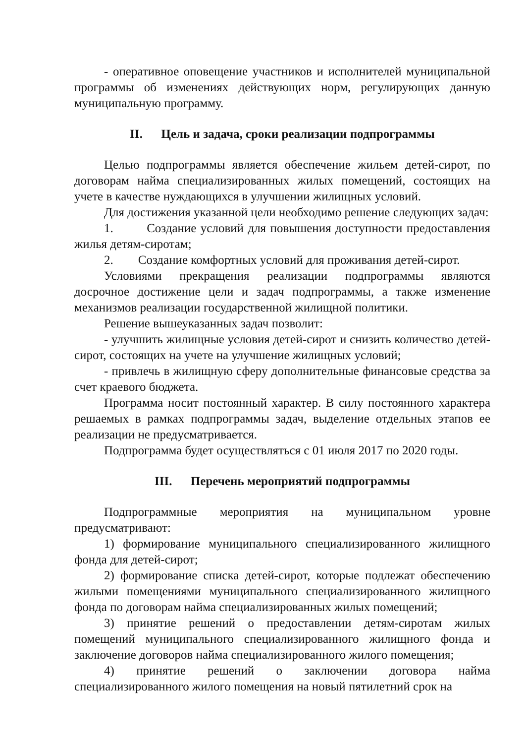- оперативное оповещение участников и исполнителей муниципальной программы об изменениях действующих норм, регулирующих данную муниципальную программу.
II. Цель и задача, сроки реализации подпрограммы
Целью подпрограммы является обеспечение жильем детей-сирот, по договорам найма специализированных жилых помещений, состоящих на учете в качестве нуждающихся в улучшении жилищных условий.
Для достижения указанной цели необходимо решение следующих задач:
1. Создание условий для повышения доступности предоставления жилья детям-сиротам;
2. Создание комфортных условий для проживания детей-сирот.
Условиями прекращения реализации подпрограммы являются досрочное достижение цели и задач подпрограммы, а также изменение механизмов реализации государственной жилищной политики.
Решение вышеуказанных задач позволит:
- улучшить жилищные условия детей-сирот и снизить количество детей-сирот, состоящих на учете на улучшение жилищных условий;
- привлечь в жилищную сферу дополнительные финансовые средства за счет краевого бюджета.
Программа носит постоянный характер. В силу постоянного характера решаемых в рамках подпрограммы задач, выделение отдельных этапов ее реализации не предусматривается.
Подпрограмма будет осуществляться с 01 июля 2017 по 2020 годы.
III. Перечень мероприятий подпрограммы
Подпрограммные мероприятия на муниципальном уровне предусматривают:
1) формирование муниципального специализированного жилищного фонда для детей-сирот;
2) формирование списка детей-сирот, которые подлежат обеспечению жилыми помещениями муниципального специализированного жилищного фонда по договорам найма специализированных жилых помещений;
3) принятие решений о предоставлении детям-сиротам жилых помещений муниципального специализированного жилищного фонда и заключение договоров найма специализированного жилого помещения;
4) принятие решений о заключении договора найма специализированного жилого помещения на новый пятилетний срок на